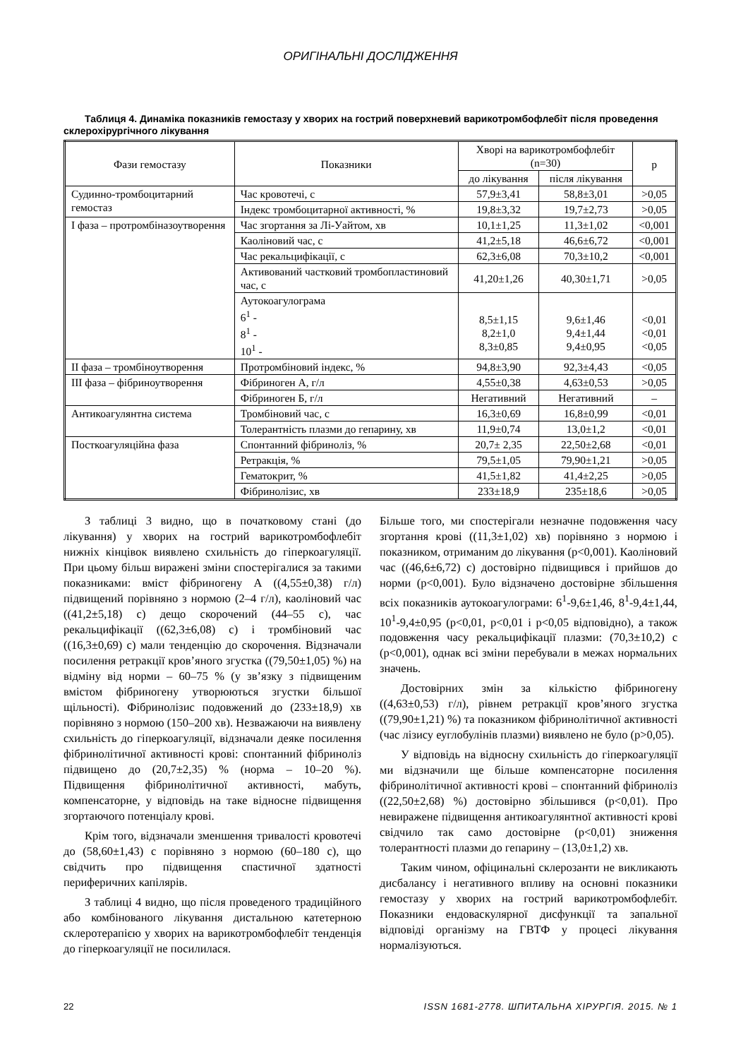ОРИГІНАЛЬНІ ДОСЛІДЖЕННЯ
Таблиця 4. Динаміка показників гемостазу у хворих на гострий поверхневий варикотромбофлебіт після проведення склерохірургічного лікування
| Фази гемостазу | Показники | Хворі на варикотромбофлебіт (n=30) | | p |
| --- | --- | --- | --- | --- |
| | | до лікування | після лікування | |
| Судинно-тромбоцитарний гемостаз | Час кровотечі, с | 57,9±3,41 | 58,8±3,01 | >0,05 |
| | Індекс тромбоцитарної активності, % | 19,8±3,32 | 19,7±2,73 | >0,05 |
| І фаза – протромбіназоутворення | Час згортання за Лі-Уайтом, хв | 10,1±1,25 | 11,3±1,02 | <0,001 |
| | Каоліновий час, с | 41,2±5,18 | 46,6±6,72 | <0,001 |
| | Час рекальцифікації, с | 62,3±6,08 | 70,3±10,2 | <0,001 |
| | Активований частковий тромбопластиновий час, с | 41,20±1,26 | 40,30±1,71 | >0,05 |
| | Аутокоагулограма 6<sup>1</sup> - 8<sup>1</sup> - 10<sup>1</sup> - | 8,5±1,15 8,2±1,0 8,3±0,85 | 9,6±1,46 9,4±1,44 9,4±0,95 | <0,01 <0,01 <0,05 |
| ІІ фаза – тромбіноутворення | Протромбіновий індекс, % | 94,8±3,90 | 92,3±4,43 | <0,05 |
| ІІІ фаза – фібриноутворення | Фібриноген А, г/л | 4,55±0,38 | 4,63±0,53 | >0,05 |
| | Фібриноген Б, г/л | Негативний | Негативний | – |
| Антикоагулянтна система | Тромбіновий час, с | 16,3±0,69 | 16,8±0,99 | <0,01 |
| | Толерантність плазми до гепарину, хв | 11,9±0,74 | 13,0±1,2 | <0,01 |
| Посткоагуляційна фаза | Спонтанний фібриноліз, % | 20,7± 2,35 | 22,50±2,68 | <0,01 |
| | Ретракція, % | 79,5±1,05 | 79,90±1,21 | >0,05 |
| | Гематокрит, % | 41,5±1,82 | 41,4±2,25 | >0,05 |
| | Фібринолізис, хв | 233±18,9 | 235±18,6 | >0,05 |
З таблиці 3 видно, що в початковому стані (до лікування) у хворих на гострий варикотромбофлебіт нижніх кінцівок виявлено схильність до гіперкоагуляції. При цьому більш виражені зміни спостерігалися за такими показниками: вміст фібриногену А ((4,55±0,38) г/л) підвищений порівняно з нормою (2–4 г/л), каоліновий час ((41,2±5,18) с) дещо скорочений (44–55 с), час рекальцифікації ((62,3±6,08) с) і тромбіновий час ((16,3±0,69) с) мали тенденцію до скорочення. Відзначали посилення ретракції кров’яного згустка ((79,50±1,05) %) на відміну від норми – 60–75 % (у зв’язку з підвищеним вмістом фібриногену утворюються згустки більшої щільності). Фібринолізис подовжений до (233±18,9) хв порівняно з нормою (150–200 хв). Незважаючи на виявлену схильність до гіперкоагуляції, відзначали деяке посилення фібринолітичної активності крові: спонтанний фібриноліз підвищено до (20,7±2,35) % (норма – 10–20 %). Підвищення фібринолітичної активності, мабуть, компенсаторне, у відповідь на таке відносне підвищення згортаючого потенціалу крові.
Крім того, відзначали зменшення тривалості кровотечі до (58,60±1,43) с порівняно з нормою (60–180 с), що свідчить про підвищення спастичної здатності периферичних капілярів.
З таблиці 4 видно, що після проведеного традиційного або комбінованого лікування дистальною катетерною склеротерапією у хворих на варикотромбофлебіт тенденція до гіперкоагуляції не посилилася.
Більше того, ми спостерігали незначне подовження часу згортання крові ((11,3±1,02) хв) порівняно з нормою і показником, отриманим до лікування (p<0,001). Каоліновий час ((46,6±6,72) с) достовірно підвищився і прийшов до норми (p<0,001). Було відзначено достовірне збільшення всіх показників аутокоагулограми: 6<sup>1</sup>-9,6±1,46, 8<sup>1</sup>-9,4±1,44, 10<sup>1</sup>-9,4±0,95 (p<0,01, p<0,01 і p<0,05 відповідно), а також подовження часу рекальцифікації плазми: (70,3±10,2) с (p<0,001), однак всі зміни перебували в межах нормальних значень.
Достовірних змін за кількістю фібриногену ((4,63±0,53) г/л), рівнем ретракції кров’яного згустка ((79,90±1,21) %) та показником фібринолітичної активності (час лізису еуглобулінів плазми) виявлено не було (p>0,05).
У відповідь на відносну схильність до гіперкоагуляції ми відзначили ще більше компенсаторне посилення фібринолітичної активності крові – спонтанний фібриноліз ((22,50±2,68) %) достовірно збільшився (p<0,01). Про невиражене підвищення антикоагулянтної активності крові свідчило так само достовірне (p<0,01) зниження толерантності плазми до гепарину – (13,0±1,2) хв.
Таким чином, офіцинальні склерозанти не викликають дисбалансу і негативного впливу на основні показники гемостазу у хворих на гострий варикотромбофлебіт. Показники ендоваскулярної дисфункції та запальної відповіді організму на ГВТФ у процесі лікування нормалізуються.
22 ISSN 1681-2778. ШПИТАЛЬНА ХІРУРГІЯ. 2015. № 1